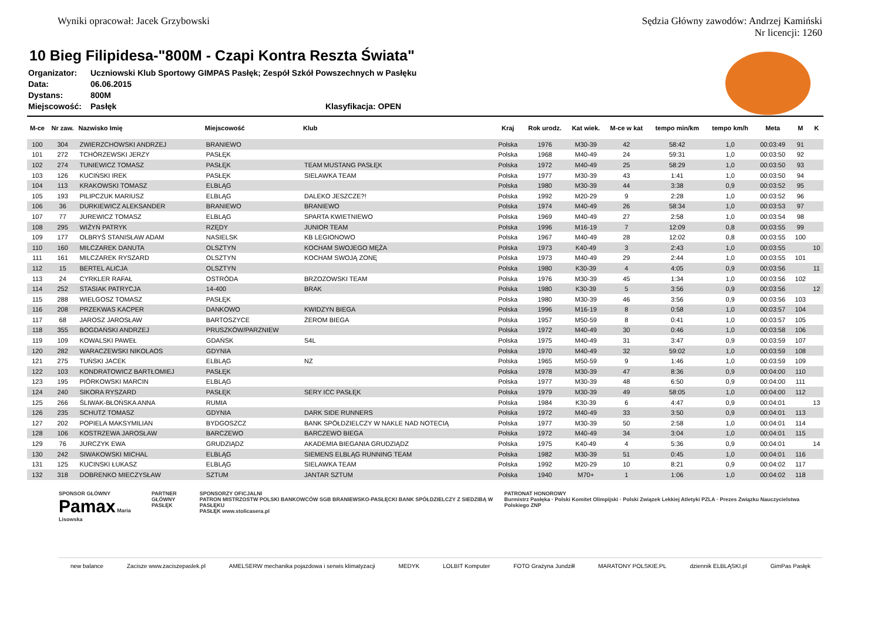Wyniki opracował: Jacek Grzybowski
Sędzia Główny zawodów: Andrzej Kamiński
Nr licencji: 1260
10 Bieg Filipidesa-"800M - Czapi Kontra Reszta Świata"
Organizator: Uczniowski Klub Sportowy GIMPAS Pasłęk; Zespół Szkół Powszechnych w Pasłęku
Data: 06.06.2015
Dystans: 800M
Miejscowość: Pasłęk Klasyfikacja: OPEN
| M-ce | Nr zaw. | Nazwisko Imię | Miejscowość | Klub | Kraj | Rok urodz. | Kat wiek. | M-ce w kat | tempo min/km | tempo km/h | Meta | M | K |
| --- | --- | --- | --- | --- | --- | --- | --- | --- | --- | --- | --- | --- | --- |
| 100 | 304 | ZWIERZCHOWSKI ANDRZEJ | BRANIEWO | | Polska | 1976 | M30-39 | 42 | 58:42 | 1,0 | 00:03:49 | 91 | |
| 101 | 272 | TCHÓRZEWSKI JERZY | PASŁĘK | | Polska | 1968 | M40-49 | 24 | 59:31 | 1,0 | 00:03:50 | 92 | |
| 102 | 274 | TUNIEWICZ TOMASZ | PASŁĘK | TEAM MUSTANG PASŁĘK | Polska | 1972 | M40-49 | 25 | 58:29 | 1,0 | 00:03:50 | 93 | |
| 103 | 126 | KUCIŃSKI IREK | PASŁĘK | SIELAWKA TEAM | Polska | 1977 | M30-39 | 43 | 1:41 | 1,0 | 00:03:50 | 94 | |
| 104 | 113 | KRAKOWSKI TOMASZ | ELBLĄG | | Polska | 1980 | M30-39 | 44 | 3:38 | 0,9 | 00:03:52 | 95 | |
| 105 | 193 | PILIPCZUK MARIUSZ | ELBLĄG | DALEKO JESZCZE?! | Polska | 1992 | M20-29 | 9 | 2:28 | 1,0 | 00:03:52 | 96 | |
| 106 | 36 | DURKIEWICZ ALEKSANDER | BRANIEWO | BRANIEWO | Polska | 1974 | M40-49 | 26 | 58:34 | 1,0 | 00:03:53 | 97 | |
| 107 | 77 | JUREWICZ TOMASZ | ELBLĄG | SPARTA KWIETNIEWO | Polska | 1969 | M40-49 | 27 | 2:58 | 1,0 | 00:03:54 | 98 | |
| 108 | 295 | WIŻYŃ PATRYK | RZĘDY | JUNIOR TEAM | Polska | 1996 | M16-19 | 7 | 12:09 | 0,8 | 00:03:55 | 99 | |
| 109 | 177 | OLBRYŚ STANISŁAW ADAM | NASIELSK | KB LEGIONOWO | Polska | 1967 | M40-49 | 28 | 12:02 | 0,8 | 00:03:55 | 100 | |
| 110 | 160 | MILCZAREK DANUTA | OLSZTYN | KOCHAM SWOJEGO MĘŻA | Polska | 1973 | K40-49 | 3 | 2:43 | 1,0 | 00:03:55 | | 10 |
| 111 | 161 | MILCZAREK RYSZARD | OLSZTYN | KOCHAM SWOJĄ ZONĘ | Polska | 1973 | M40-49 | 29 | 2:44 | 1,0 | 00:03:55 | 101 | |
| 112 | 15 | BERTEL ALICJA | OLSZTYN | | Polska | 1980 | K30-39 | 4 | 4:05 | 0,9 | 00:03:56 | | 11 |
| 113 | 24 | CYRKLER RAFAŁ | OSTRÓDA | BRZOZOWSKI TEAM | Polska | 1976 | M30-39 | 45 | 1:34 | 1,0 | 00:03:56 | 102 | |
| 114 | 252 | STASIAK PATRYCJA | 14-400 | BRAK | Polska | 1980 | K30-39 | 5 | 3:56 | 0,9 | 00:03:56 | | 12 |
| 115 | 288 | WIELGOSZ TOMASZ | PASŁĘK | | Polska | 1980 | M30-39 | 46 | 3:56 | 0,9 | 00:03:56 | 103 | |
| 116 | 208 | PRZEKWAS KACPER | DANKOWO | KWIDZYN BIEGA | Polska | 1996 | M16-19 | 8 | 0:58 | 1,0 | 00:03:57 | 104 | |
| 117 | 68 | JAROSZ JAROSŁAW | BARTOSZYCE | ŻEROM BIEGA | Polska | 1957 | M50-59 | 8 | 0:41 | 1,0 | 00:03:57 | 105 | |
| 118 | 355 | BOGDAŃSKI ANDRZEJ | PRUSZKÓW/PARZNIEW | | Polska | 1972 | M40-49 | 30 | 0:46 | 1,0 | 00:03:58 | 106 | |
| 119 | 109 | KOWALSKI PAWEŁ | GDAŃSK | S4L | Polska | 1975 | M40-49 | 31 | 3:47 | 0,9 | 00:03:59 | 107 | |
| 120 | 282 | WARACZEWSKI NIKOLAOS | GDYNIA | | Polska | 1970 | M40-49 | 32 | 59:02 | 1,0 | 00:03:59 | 108 | |
| 121 | 275 | TUŃSKI JACEK | ELBLĄG | NZ | Polska | 1965 | M50-59 | 9 | 1:46 | 1,0 | 00:03:59 | 109 | |
| 122 | 103 | KONDRATOWICZ BARTŁOMIEJ | PASŁĘK | | Polska | 1978 | M30-39 | 47 | 8:36 | 0,9 | 00:04:00 | 110 | |
| 123 | 195 | PIÓRKOWSKI MARCIN | ELBLĄG | | Polska | 1977 | M30-39 | 48 | 6:50 | 0,9 | 00:04:00 | 111 | |
| 124 | 240 | SIKORA RYSZARD | PASŁĘK | SERY ICC PASŁĘK | Polska | 1979 | M30-39 | 49 | 58:05 | 1,0 | 00:04:00 | 112 | |
| 125 | 266 | ŚLIWAK-BŁOŃSKA ANNA | RUMIA | | Polska | 1984 | K30-39 | 6 | 4:47 | 0,9 | 00:04:01 | | 13 |
| 126 | 235 | SCHUTZ TOMASZ | GDYNIA | DARK SIDE RUNNERS | Polska | 1972 | M40-49 | 33 | 3:50 | 0,9 | 00:04:01 | 113 | |
| 127 | 202 | POPIELA MAKSYMILIAN | BYDGOSZCZ | BANK SPÓŁDZIELCZY W NAKLE NAD NOTECIĄ | Polska | 1977 | M30-39 | 50 | 2:58 | 1,0 | 00:04:01 | 114 | |
| 128 | 106 | KOSTRZEWA JAROSŁAW | BARCZEWO | BARCZEWO BIEGA | Polska | 1972 | M40-49 | 34 | 3:04 | 1,0 | 00:04:01 | 115 | |
| 129 | 76 | JURCZYK EWA | GRUDZIĄDZ | AKADEMIA BIEGANIA GRUDZIĄDZ | Polska | 1975 | K40-49 | 4 | 5:36 | 0,9 | 00:04:01 | | 14 |
| 130 | 242 | SIWAKOWSKI MICHAL | ELBLĄG | SIEMENS ELBLĄG RUNNING TEAM | Polska | 1982 | M30-39 | 51 | 0:45 | 1,0 | 00:04:01 | 116 | |
| 131 | 125 | KUCINSKI ŁUKASZ | ELBLĄG | SIELAWKA TEAM | Polska | 1992 | M20-29 | 10 | 8:21 | 0,9 | 00:04:02 | 117 | |
| 132 | 318 | DOBRENKO MIECZYSŁAW | SZTUM | JANTAR SZTUM | Polska | 1940 | M70+ | 1 | 1:06 | 1,0 | 00:04:02 | 118 | |
SPONSOR GŁÓWNY
Pamax Maria Lisowska PARTNER GŁÓWNY
PASŁĘK SPONSORZY OFICJALNI
PATRON MISTRZOSTW POLSKI BANKOWCÓW SGB BRANIEWSKO-PASŁĘCKI BANK SPÓŁDZIELCZY Z SIEDZIBĄ W PASŁĘKU
PASŁĘK www.stolicasera.pl PATRONAT HONOROWY
Burmistrz Pasłęka · Polski Komitet Olimpijski · Polski Związek Lekkiej Atletyki PZLA · Prezes Związku Nauczycielstwa Polskiego ZNP
new balance Zacisze www.zaciszepaslek.pl AMELSERW mechanika pojazdowa i serwis klimatyzacji MEDYK LOLBIT Komputer FOTO Grażyna Jundziłł MARATONY POLSKIE.PL dziennik ELBLĄSKI.pl GimPas Pasłęk